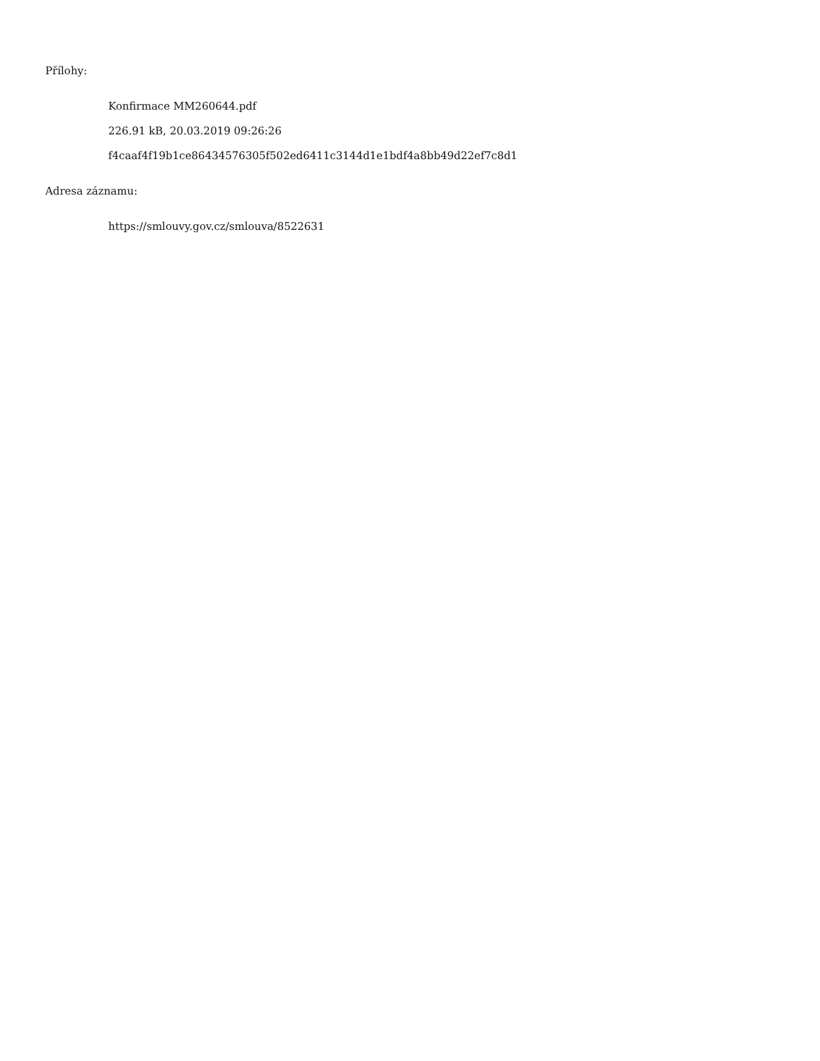Přílohy:
Konfirmace MM260644.pdf
226.91 kB, 20.03.2019 09:26:26
f4caaf4f19b1ce86434576305f502ed6411c3144d1e1bdf4a8bb49d22ef7c8d1
Adresa záznamu:
https://smlouvy.gov.cz/smlouva/8522631